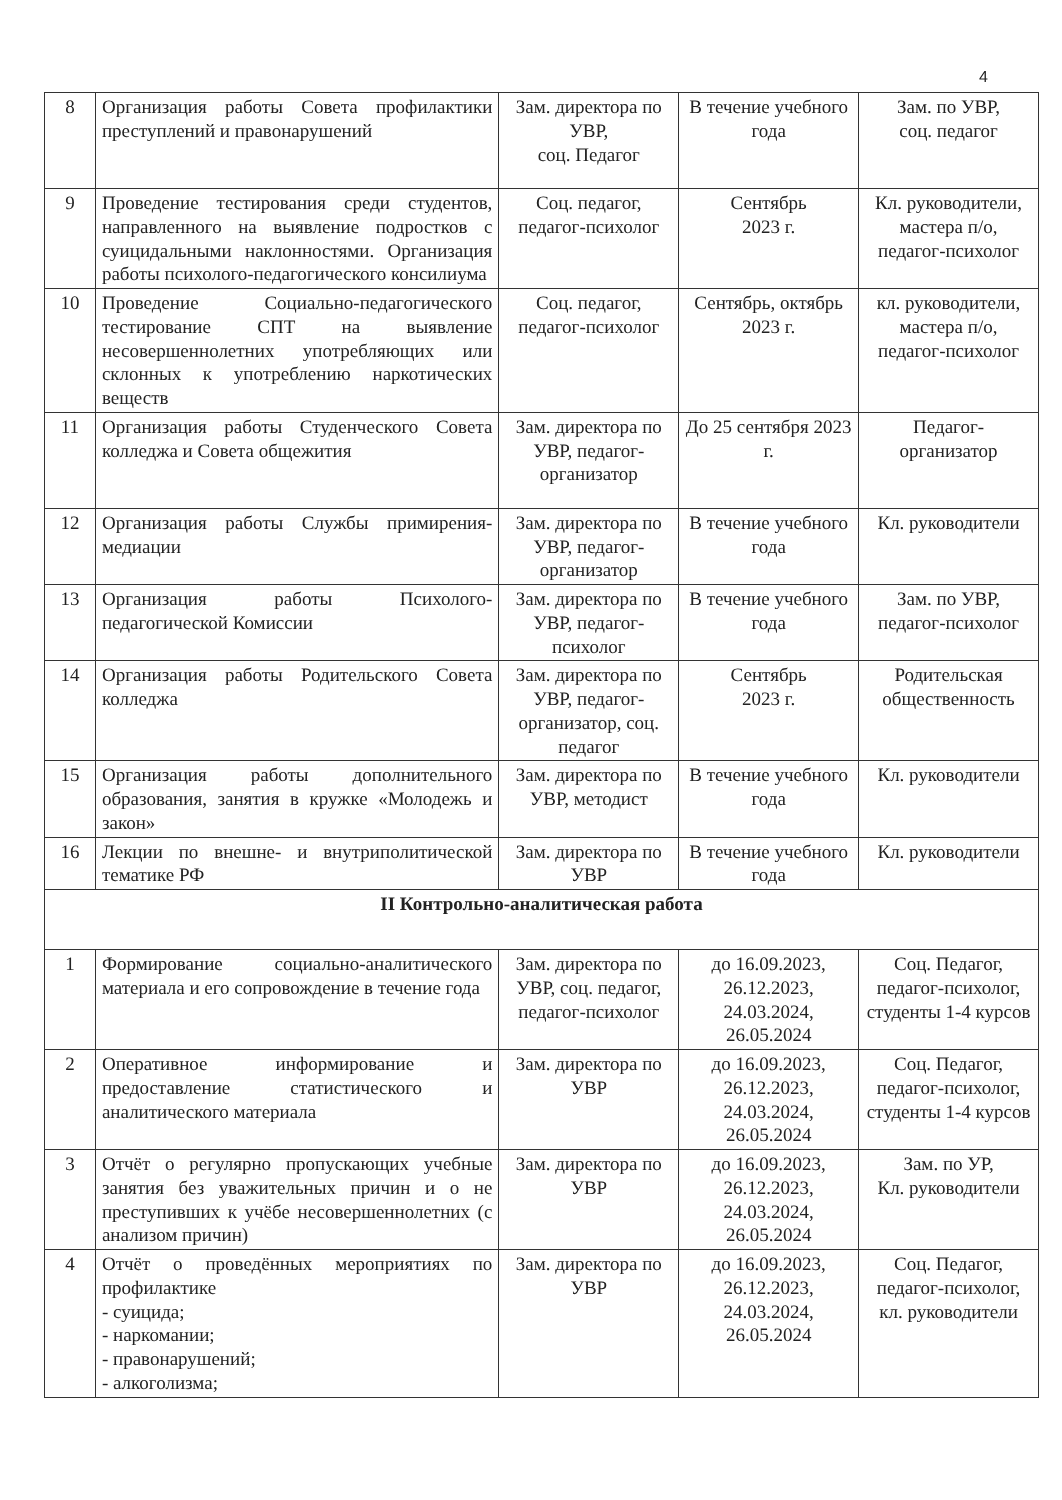4
| 8 | Организация работы Совета профилактики преступлений и правонарушений | Зам. директора по УВР, соц. Педагог | В течение учебного года | Зам. по УВР, соц. педагог |
| 9 | Проведение тестирования среди студентов, направленного на выявление подростков с суицидальными наклонностями. Организация работы психолого-педагогического консилиума | Соц. педагог, педагог-психолог | Сентябрь 2023 г. | Кл. руководители, мастера п/о, педагог-психолог |
| 10 | Проведение Социально-педагогического тестирование СПТ на выявление несовершеннолетних употребляющих или склонных к употреблению наркотических веществ | Соц. педагог, педагог-психолог | Сентябрь, октябрь 2023 г. | кл. руководители, мастера п/о, педагог-психолог |
| 11 | Организация работы Студенческого Совета колледжа и Совета общежития | Зам. директора по УВР, педагог-организатор | До 25 сентября 2023 г. | Педагог-организатор |
| 12 | Организация работы Службы примирения-медиации | Зам. директора по УВР, педагог-организатор | В течение учебного года | Кл. руководители |
| 13 | Организация работы Психолого-педагогической Комиссии | Зам. директора по УВР, педагог-психолог | В течение учебного года | Зам. по УВР, педагог-психолог |
| 14 | Организация работы Родительского Совета колледжа | Зам. директора по УВР, педагог-организатор, соц. педагог | Сентябрь 2023 г. | Родительская общественность |
| 15 | Организация работы дополнительного образования, занятия в кружке «Молодежь и закон» | Зам. директора по УВР, методист | В течение учебного года | Кл. руководители |
| 16 | Лекции по внешне- и внутриполитической тематике РФ | Зам. директора по УВР | В течение учебного года | Кл. руководители |
| II Контрольно-аналитическая работа | | | | |
| 1 | Формирование социально-аналитического материала и его сопровождение в течение года | Зам. директора по УВР, соц. педагог, педагог-психолог | до 16.09.2023, 26.12.2023, 24.03.2024, 26.05.2024 | Соц. Педагог, педагог-психолог, студенты 1-4 курсов |
| 2 | Оперативное информирование и предоставление статистического и аналитического материала | Зам. директора по УВР | до 16.09.2023, 26.12.2023, 24.03.2024, 26.05.2024 | Соц. Педагог, педагог-психолог, студенты 1-4 курсов |
| 3 | Отчёт о регулярно пропускающих учебные занятия без уважительных причин и о не преступивших к учёбе несовершеннолетних (с анализом причин) | Зам. директора по УВР | до 16.09.2023, 26.12.2023, 24.03.2024, 26.05.2024 | Зам. по УР, Кл. руководители |
| 4 | Отчёт о проведённых мероприятиях по профилактике - суицида; - наркомании; - правонарушений; - алкоголизма; | Зам. директора по УВР | до 16.09.2023, 26.12.2023, 24.03.2024, 26.05.2024 | Соц. Педагог, педагог-психолог, кл. руководители |